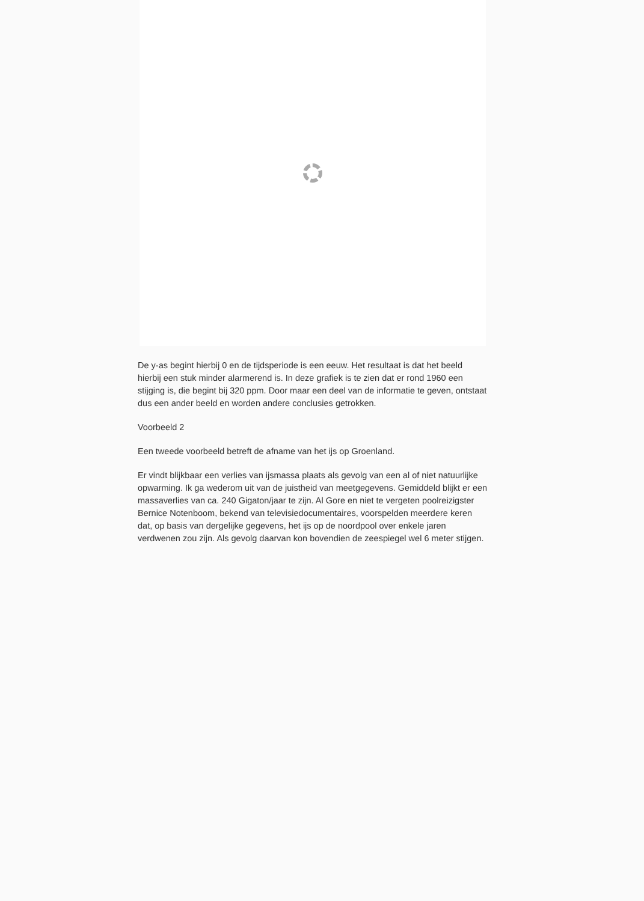De y-as begint hierbij 0 en de tijdsperiode is een eeuw. Het resultaat is dat het beeld hierbij een stuk minder alarmerend is. In deze grafiek is te zien dat er rond 1960 een stijging is, die begint bij 320 ppm. Door maar een deel van de informatie te geven, ontstaat dus een ander beeld en worden andere conclusies getrokken.
Voorbeeld 2
Een tweede voorbeeld betreft de afname van het ijs op Groenland.
Er vindt blijkbaar een verlies van ijsmassa plaats als gevolg van een al of niet natuurlijke opwarming. Ik ga wederom uit van de juistheid van meetgegevens. Gemiddeld blijkt er een massaverlies van ca. 240 Gigaton/jaar te zijn. Al Gore en niet te vergeten poolreizigster Bernice Notenboom, bekend van televisiedocumentaires, voorspelden meerdere keren dat, op basis van dergelijke gegevens, het ijs op de noordpool over enkele jaren verdwenen zou zijn. Als gevolg daarvan kon bovendien de zeespiegel wel 6 meter stijgen.